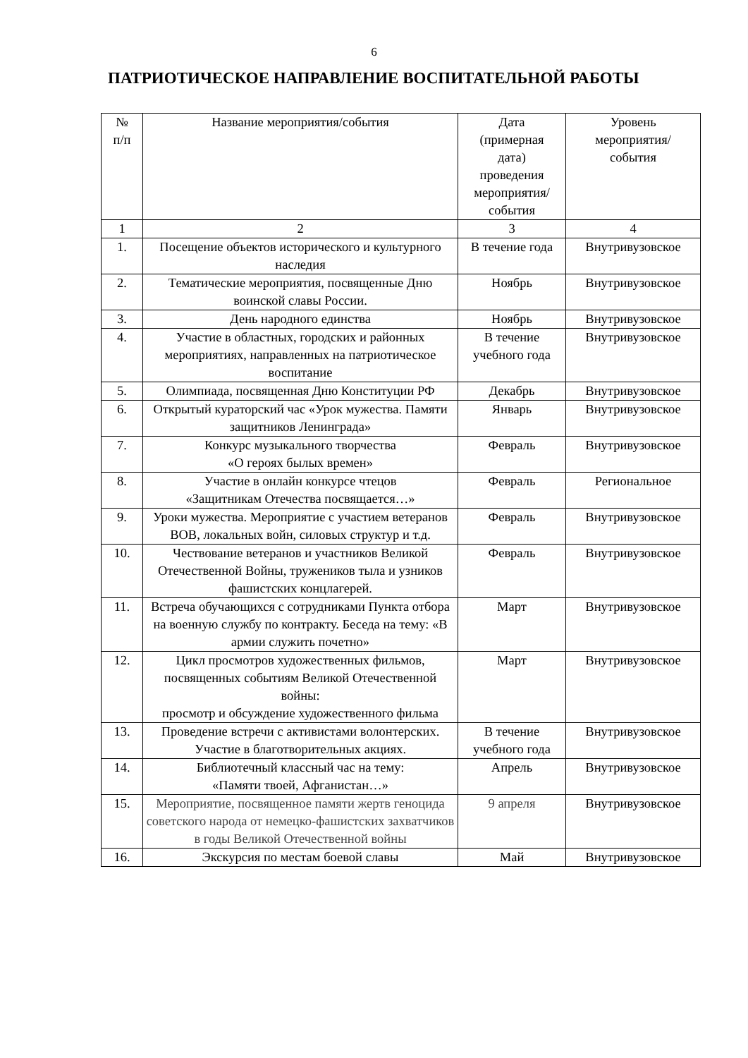6
ПАТРИОТИЧЕСКОЕ НАПРАВЛЕНИЕ ВОСПИТАТЕЛЬНОЙ РАБОТЫ
| № п/п | Название мероприятия/события | Дата (примерная дата) проведения мероприятия/ события | Уровень мероприятия/ события |
| --- | --- | --- | --- |
| 1 | 2 | 3 | 4 |
| 1. | Посещение объектов исторического и культурного наследия | В течение года | Внутривузовское |
| 2. | Тематические мероприятия, посвященные Дню воинской славы России. | Ноябрь | Внутривузовское |
| 3. | День народного единства | Ноябрь | Внутривузовское |
| 4. | Участие в областных, городских и районных мероприятиях, направленных на патриотическое воспитание | В течение учебного года | Внутривузовское |
| 5. | Олимпиада, посвященная Дню Конституции РФ | Декабрь | Внутривузовское |
| 6. | Открытый кураторский час «Урок мужества. Памяти защитников Ленинграда» | Январь | Внутривузовское |
| 7. | Конкурс музыкального творчества «О героях былых времен» | Февраль | Внутривузовское |
| 8. | Участие в онлайн конкурсе чтецов «Защитникам Отечества посвящается…» | Февраль | Региональное |
| 9. | Уроки мужества. Мероприятие с участием ветеранов ВОВ, локальных войн, силовых структур и т.д. | Февраль | Внутривузовское |
| 10. | Чествование ветеранов и участников Великой Отечественной Войны, тружеников тыла и узников фашистских концлагерей. | Февраль | Внутривузовское |
| 11. | Встреча обучающихся с сотрудниками Пункта отбора на военную службу по контракту. Беседа на тему: «В армии служить почетно» | Март | Внутривузовское |
| 12. | Цикл просмотров художественных фильмов, посвященных событиям Великой Отечественной войны: просмотр и обсуждение художественного фильма | Март | Внутривузовское |
| 13. | Проведение встречи с активистами волонтерских. Участие в благотворительных акциях. | В течение учебного года | Внутривузовское |
| 14. | Библиотечный классный час на тему: «Памяти твоей, Афганистан…» | Апрель | Внутривузовское |
| 15. | Мероприятие, посвященное памяти жертв геноцида советского народа от немецко-фашистских захватчиков в годы Великой Отечественной войны | 9 апреля | Внутривузовское |
| 16. | Экскурсия по местам боевой славы | Май | Внутривузовское |